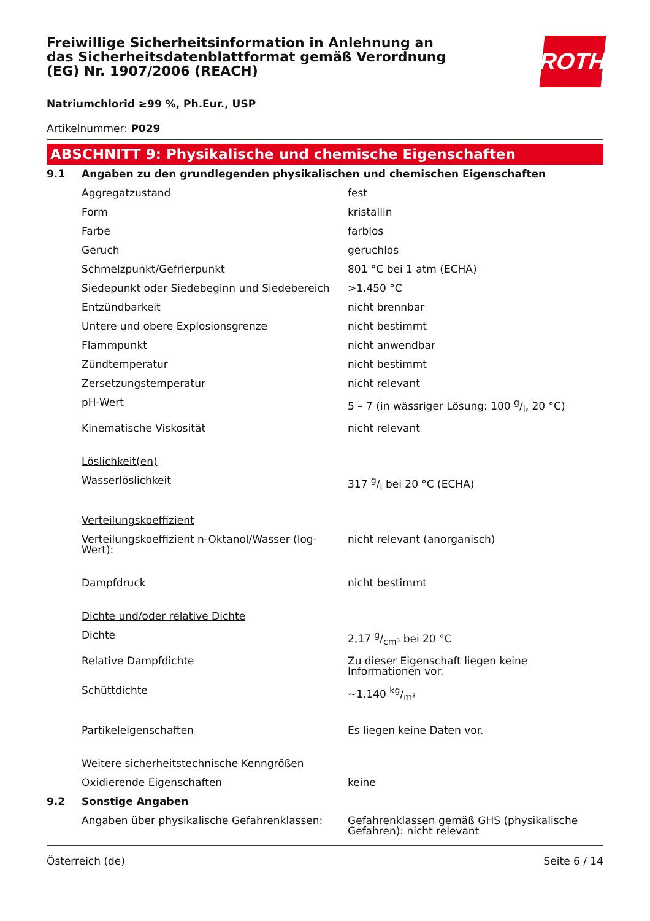Freiwillige Sicherheitsinformation in Anlehnung an das Sicherheitsdatenblattformat gemäß Verordnung (EG) Nr. 1907/2006 (REACH)
ROTH
Natriumchlorid ≥99 %, Ph.Eur., USP
Artikelnummer: P029
ABSCHNITT 9: Physikalische und chemische Eigenschaften
| 9.1 | Angaben zu den grundlegenden physikalischen und chemischen Eigenschaften | |
| | Aggregatzustand | fest |
| | Form | kristallin |
| | Farbe | farblos |
| | Geruch | geruchlos |
| | Schmelzpunkt/Gefrierpunkt | 801 °C bei 1 atm (ECHA) |
| | Siedepunkt oder Siedebeginn und Siedebereich | >1.450 °C |
| | Entzündbarkeit | nicht brennbar |
| | Untere und obere Explosionsgrenze | nicht bestimmt |
| | Flammpunkt | nicht anwendbar |
| | Zündtemperatur | nicht bestimmt |
| | Zersetzungstemperatur | nicht relevant |
| | pH-Wert | 5 – 7 (in wässriger Lösung: 100 g/l, 20 °C) |
| | Kinematische Viskosität | nicht relevant |
| | Löslichkeit(en) | |
| | Wasserlöslichkeit | 317 g/l bei 20 °C (ECHA) |
| | Verteilungskoeffizient | |
| | Verteilungskoeffizient n-Oktanol/Wasser (log-Wert): | nicht relevant (anorganisch) |
| | Dampfdruck | nicht bestimmt |
| | Dichte und/oder relative Dichte | |
| | Dichte | 2,17 g/cm³ bei 20 °C |
| | Relative Dampfdichte | Zu dieser Eigenschaft liegen keine Informationen vor. |
| | Schüttdichte | ~1.140 kg/m³ |
| | Partikeleigenschaften | Es liegen keine Daten vor. |
| | Weitere sicherheitstechnische Kenngrößen | |
| | Oxidierende Eigenschaften | keine |
| 9.2 | Sonstige Angaben | |
| | Angaben über physikalische Gefahrenklassen: | Gefahrenklassen gemäß GHS (physikalische Gefahren): nicht relevant |
Österreich (de) Seite 6 / 14